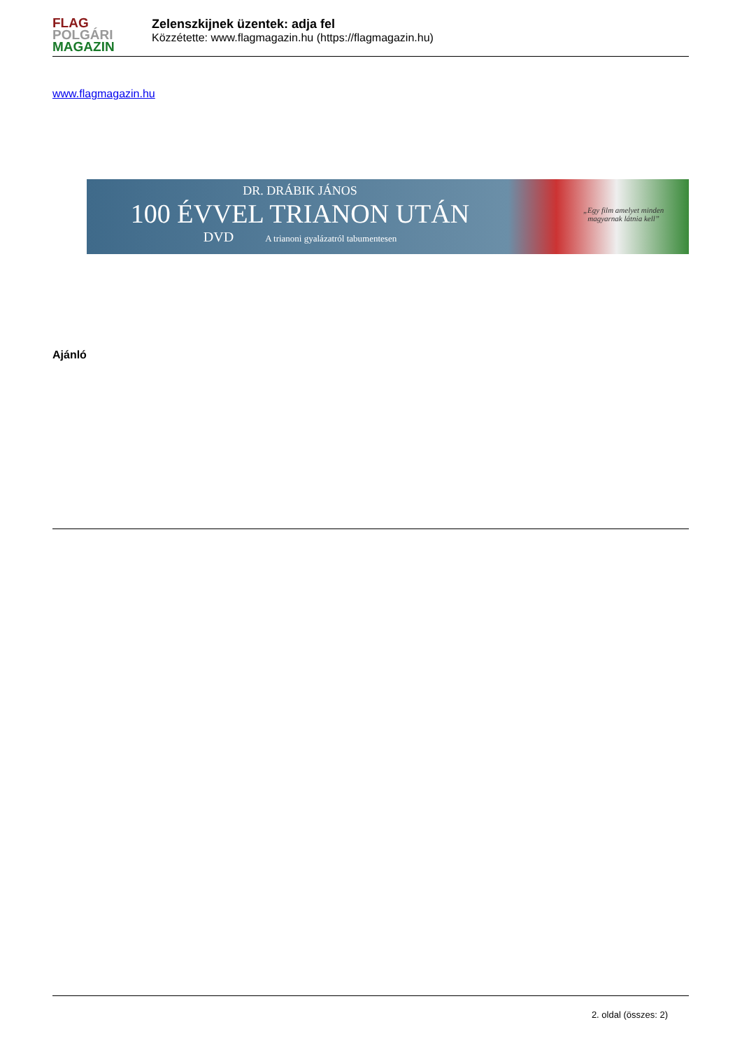FLAG
POLGÁRI
MAGAZIN
Zelenszkijnek üzentek: adja fel
Közzétette: www.flagmagazin.hu (https://flagmagazin.hu)
www.flagmagazin.hu
DR. DRÁBIK JÁNOS
100 ÉVVEL TRIANON UTÁN
DVD A trianoni gyalázatról tabumentesen
„Egy film amelyet minden
magyarnak látnia kell”
Ajánló
2. oldal (összes: 2)